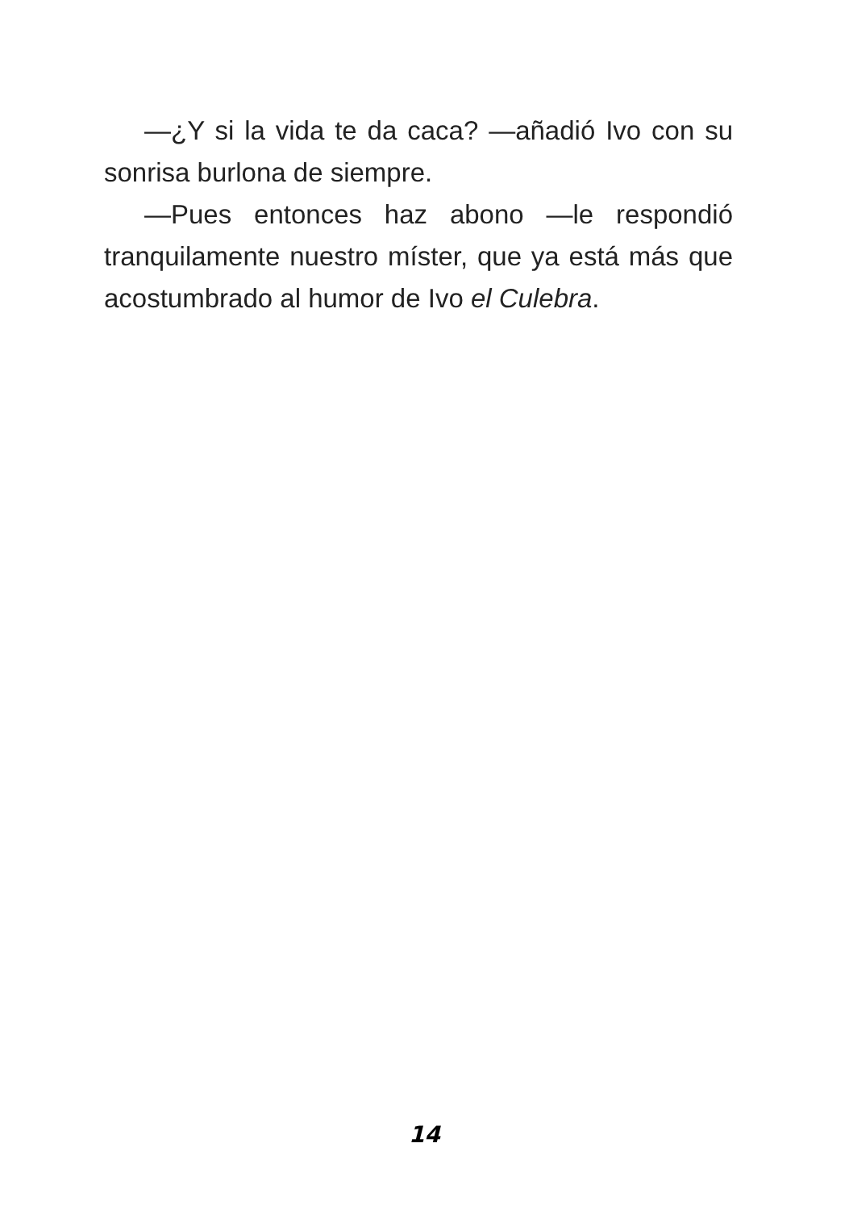—¿Y si la vida te da caca? —añadió Ivo con su sonrisa burlona de siempre.
—Pues entonces haz abono —le respondió tranquilamente nuestro míster, que ya está más que acostumbrado al humor de Ivo el Culebra.
14